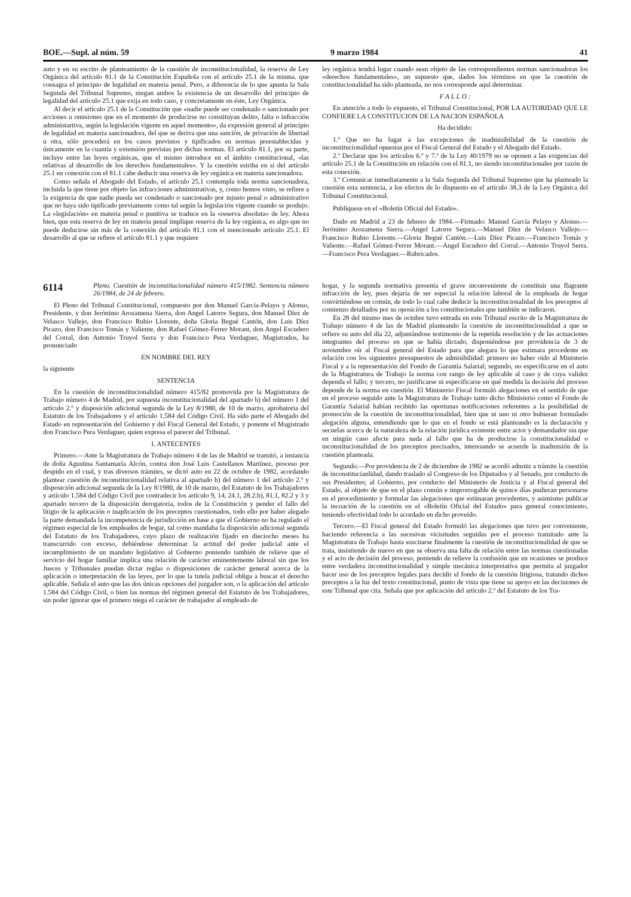BOE.—Supl. al núm. 59 9 marzo 1984 41
auto y en su escrito de planteamiento de la cuestión de inconstitucionalidad, la reserva de Ley Orgánica del artículo 81.1 de la Constitución Española con el artículo 25.1 de la misma. que consagra el principio de legalidad en materia penal. Pero, a diferencia de lo que apunta la Sala Segunda del Tribunal Supremo, niegan ambos la existencia de un desarrollo del principio de legalidad del artículo 25.1 que exija en todo caso, y concretamente en éste, Ley Orgánica.
Al decir el artículo 25.1 de la Constitución que «nadie puede ser condenado o sancionado por acciones u omisiones que en el momento de producirse no constituyan delito, falta o infracción administartiva, según la legislación vigente en aquel momento», da expresión general al principio de legalidad en materia sancionadora, del que se deriva que una sanción, de privación de libertad u otra, sólo procederá en los casos previstos y tipificados en normas preestablecidas y únicamente en la cuantía y extensión previstas por dichas normas. El artículo 81.1, por su parte, incluye entre las leyes orgánicas, que el mismo introduce en el ámbito constitucional, «las relativas al desarrollo de los derechos fundamentales». Y la cuestión estriba en si del artículo 25.1 en conexión con el 81.1 cabe deducir una reserva de ley orgánica en materia sancionadora.
Como señala el Abogado del Estado, el artículo 25.1 contempla toda norma sancionadora, incluida la que tiene por objeto las infracciones administrativas, y, como hemos visto, se refiere a la exigencia de que nadie pueda ser condenado o sancionado por injusto penal o administrativo que no haya sido tipificado previamente como tal según la legislación vigente cuando se produjo. La «legislación» en materia penal o punitiva se traduce en la «reserva absoluta» de ley. Ahora bien, que esta reserva de ley en materia penal implique reserva de la ley orgánica, es algo que no puede deducirse sin más de la conexión del artículo 81.1 con el mencionado artículo 25.1. El desarrollo al que se refiere el artículo 81.1 y que requiere
ley orgánica tendrá lugar cuando sean objeto de las correspondientes normas sancionadoras los «derechos fundamentales», un supuesto que, dados los términos en que la cuestión de constitucionalidad ha sido planteada, no nos corresponde aquí determinar.
F A L L O :
En atención a todo lo expuesto, el Tribunal Constitucional, POR LA AUTORIDAD QUE LE CONFIERE LA CONSTITUCION DE LA NACION ESPAÑOLA
Ha decidido:
1.º Que no ha lugar a las excepciones de inadmisibilidad de la cuestión de inconstitucionalidad opuestas por el Fiscal General del Estado y el Abogado del Estado.
2.º Declarar que los artículos 6.º y 7.º de la Ley 40/1979 no se oponen a las exigencias del artículo 25.1 de la Constitución en relación con el 81.1, no siendo inconstitucionales por razón de esta conexión.
3.º Comunicar inmediatamente a la Sala Segunda del Tribunal Supremo que ha planteado la cuestión esta sentencia, a los efectos de lo dispuesto en el artículo 38.3 de la Ley Orgánica del Tribunal Constitucional.
Publíquese en el «Boletín Oficial del Estado».
Dado en Madrid a 23 de febrero de 1984.—Firmado: Manuel García Pelayo y Alonso.—Jerónimo Arozamena Sierra.—Angel Latorre Segura.—Manuel Díez de Velasco Vallejo.—Francisco Rubio Llorente.—Gloria Begué Cantón.—Luis Díez Picazo.—Francisco Tomás y Valiente.—Rafael Gómez-Ferrer Morant.—Angel Escudero del Corral.—Antonio Truyol Serra.—Francisco Pera Verdaguer.—Rubricados.
6114
Pleno. Cuestión de inconstitucionalidad número 415/1982. Sentencia número 26/1984, de 24 de febrero.
El Pleno del Tribunal Constitucional, compuesto por don Manuel García-Pelayo y Alonso, Presidente, y don Jerónimo Arozamena Sierra, don Angel Latorre Segura, don Manuel Díez de Velasco Vallejo, don Francisco Rubio Llorente, doña Gloria Begué Cantón, don Luis Díez Picazo, don Francisco Tomás y Valiente, don Rafael Gómez-Ferrer Morant, don Angel Escudero del Corral, don Antonio Truyol Serra y don Francisco Pera Verdaguer, Magistrados, ha pronunciado
EN NOMBRE DEL REY
la siguiente
SENTENCIA
En la cuestión de inconstitucionalidad número 415/82 promovida por la Magistratura de Trabajo número 4 de Madrid, por supuesta inconstitucionalidad del apartado b) del número 1 del artículo 2.º y disposición adicional segunda de la Ley 8/1980, de 10 de marzo, aprobatoria del Estatuto de los Trabajadores y el artículo 1.584 del Código Civil. Ha sido parte el Abogado del Estado en representación del Gobierno y del Fiscal General del Estado, y ponente el Magistrado don Francisco Pera Verdaguer, quien expresa el parecer del Tribunal.
I. ANTECENTES
Primero.—Ante la Magistratura de Trabajo número 4 de las de Madrid se tramitó, a instancia de doña Agustina Santamaría Alcón, contra don José Luis Castellanos Martínez, proceso por despido en el cual, y tras diversos trámites, se dictó auto en 22 de octubre de 1982, acordando plantear cuestión de inconstitucionalidad relativa al apartado b) del número 1 del artículo 2.º y disposición adicional segunda de la Ley 8/1980, de 10 de marzo, del Estatuto de los Trabajadores y artículo 1.584 del Código Civil por contradecir los artículo 9, 14, 24.1, 28.2.b), 81.1, 82.2 y 3 y apartado tercero de la disposición derogatoria, todos de la Constitución y pender el fallo del litigio de la aplicación o inaplicación de los preceptos cuestionados, todo ello por haber alegado la parte demandada la incompetencia de jurisdicción en base a que el Gobierno no ha regulado el régimen especial de los empleados de hogar, tal como mandaba la disposición adicional segunda del Estatuto de los Trabajadores, cuyo plazo de realización fijado en dieciocho meses ha transcurrido con exceso, debiéndose determinar la actitud del poder judicial ante el incumplimiento de un mandato legislativo al Gobierno poniendo también de relieve que el servicio del hogar familiar implica una relación de carácter eminentemente laboral sin que los Jueces y Tribunales puedan dictar reglas o disposiciones de carácter general acerca de la aplicación o interpretación de las leyes, por lo que la tutela judicial obliga a buscar el derecho aplicable. Señala el auto que las dos únicas opciones del juzgador son, o la aplicación del artículo 1.584 del Código Civil, o bien las normas del régimen general del Estatuto de los Trabajadores, sin poder ignorar que el primero niega el carácter de trabajador al empleado de
hogar, y la segunda normativa presenta el grave inconveniente de constituir una flagrante infracción de ley, pues dejaría de ser especial la relación laboral de la empleada de hogar convirtiéndose en común, de todo lo cual cabe deducir la inconstitucionalidad de los preceptos al comienzo detallados por su oposición a los constitucionales que también se indicaron.
En 28 del mismo mes de octubre tuvo entrada en este Tribunal escrito de la Magistratura de Trabajo número 4 de las de Madrid planteando la cuestión de inconstitucionalidad a que se refiere su auto del día 22, adjuntándose testimonio de la repetida resolución y de las actuaciones integrantes del proceso en que se había dictado, disponiéndose por providencia de 3 de noviembre oír al Fiscal general del Estado para que alegara lo que estimara procedente en relación con los siguientes presupuestos de admisibilidad: primero no haber oído al Ministerio Fiscal y a la representación del Fondo de Garantía Salarial; segundo, no especificarse en el auto de la Magistratura de Trabajo la norma con rango de ley aplicable al caso y de cuya validez dependa el fallo; y tercero, no justificarse ni especificarse en qué medida la decisión del proceso depende de la norma en cuestión. El Ministerio Fiscal formuló alegaciones en el sentido de que en el proceso seguido ante la Magistratura de Trabajo tanto dicho Ministerio como el Fondo de Garantía Salarial habían recibido las oportunas notificaciones referentes a la posibilidad de promoción de la cuestión de inconstitucionalidad, bien que ni uno ni otro hubieran formulado alegación alguna, entendiendo que lo que en el fondo se está planteando es la declaración y secuelas acerca de la naturaleza de la relación jurídica existente entre actor y demandador sin que en ningún caso afecte para nada al fallo que ha de producirse la constitucionalidad o inconstitucionalidad de los preceptos precisados, interesando se acuerde la inadmisión de la cuestión planteada.
Segundo.—Por providencia de 2 de diciembre de 1982 se acordó admitir a trámite la cuestión de inconstitucianlidad, dando traslado al Congreso de los Diputados y al Senado, por conducto de sus Presidentes; al Gobierno, por conducto del Ministerio de Justicia y al Fiscal general del Estado, al objeto de que en el plazo común e improrrogable de quince días pudieran personarse en el procedimiento y formular las alegaciones que estimaran procedentes, y asimismo publicar la incoación de la cuestión en el «Boletín Oficial del Estado» para general conocimiento, teniendo efectividad todo lo acordado en dicho proveído.
Tercero.—El Fiscal general del Estado formuló las alegaciones que tuvo por conveniente, haciendo referencia a las sucesivas vicisitudes seguidas por el proceso tramitado ante la Magistratura de Trabajo hasta suscitarse finalmente la cuestión de inconstitucionalidad de que se trata, insistiendo de nuevo en que se observa una falta de relación entre las normas cuestionadas y el acto de decisión del proceso, poniendo de relieve la confusión que en ocasiones se produce entre verdadera inconstitucionalidad y simple mecánica interpretativa que permita al juzgador hacer uso de los preceptos legales para decidir el fondo de la cuestión litigiosa, tratando dichos preceptos a la luz del texto constitucional, punto de vista que tiene su apoyo en las decisiones de este Tribunal que cita. Señala que por aplicación del artículo 2.º del Estatuto de los Tra-